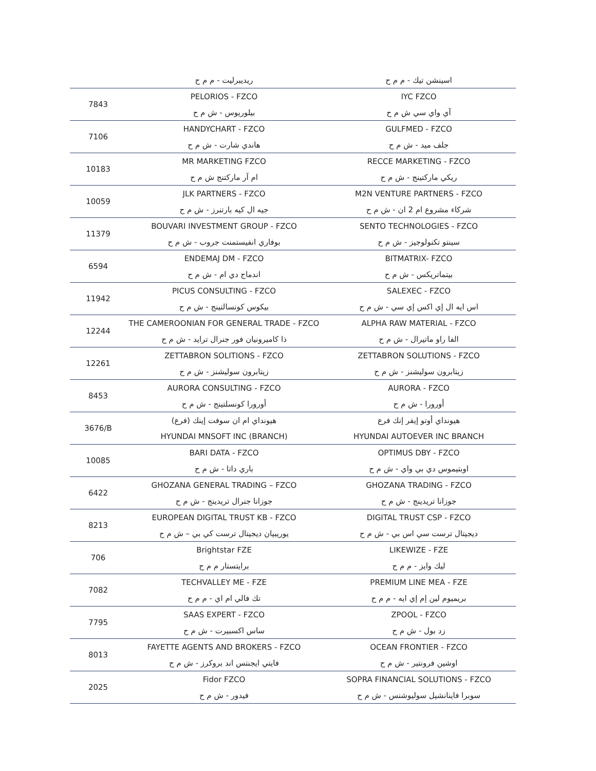| | ريديبرليت - م م ح | اسينشن تيك - م م ح |
| 7843 | PELORIOS - FZCO | IYC FZCO |
| | بيلوريوس - ش م ح | آي واي سي ش م ح |
| 7106 | HANDYCHART - FZCO | GULFMED - FZCO |
| | هاندي شارت - ش م ح | جلف ميد - ش م ح |
| 10183 | MR MARKETING FZCO | RECCE MARKETING - FZCO |
| | ام آر ماركتنج ش م ح | ريكي ماركتينج - ش م ح |
| 10059 | JLK PARTNERS - FZCO | M2N VENTURE PARTNERS - FZCO |
| | جيه ال كيه بارتنرز - ش م ح | شركاء مشروع ام 2 ان - ش م ح |
| 11379 | BOUVARI INVESTMENT GROUP - FZCO | SENTO TECHNOLOGIES - FZCO |
| | بوفاري انفيستمنت جروب - ش م ح | سينتو تكنولوجيز - ش م ح |
| 6594 | ENDEMAJ DM - FZCO | BITMATRIX- FZCO |
| | اندماج دي ام - ش م ح | بيتماتريكس - ش م ح |
| 11942 | PICUS CONSULTING - FZCO | SALEXEC - FZCO |
| | بيكوس كونسالتينج - ش م ح | اس ايه ال إي اكس إي سي - ش م ح |
| 12244 | THE CAMEROONIAN FOR GENERAL TRADE - FZCO | ALPHA RAW MATERIAL - FZCO |
| | ذا كاميرونيان فور جنرال ترايد - ش م ح | الفا راو ماتيرال - ش م ح |
| 12261 | ZETTABRON SOLITIONS - FZCO | ZETTABRON SOLUTIONS - FZCO |
| | زيتابرون سوليشنز - ش م ح | زيتابرون سوليشنز - ش م ح |
| 8453 | AURORA CONSULTING - FZCO | AURORA - FZCO |
| | أورورا كونسلتينج - ش م ح | أورورا - ش م ح |
| 3676/B | هيونداي ام ان سوفت إينك (فرع) | هيونداي أوتو إيفر إنك فرع |
| | HYUNDAI MNSOFT INC (BRANCH) | HYUNDAI AUTOEVER INC BRANCH |
| 10085 | BARI DATA - FZCO | OPTIMUS DBY - FZCO |
| | باري داتا - ش م ح | اوبتيموس دي بي واي - ش م ح |
| 6422 | GHOZANA GENERAL TRADING – FZCO | GHOZANA TRADING - FZCO |
| | جوزانا جنرال تريدينج - ش م ح | جوزانا تريدينج - ش م ح |
| 8213 | EUROPEAN DIGITAL TRUST KB - FZCO | DIGITAL TRUST CSP - FZCO |
| | يوريبيان ديجيتال ترست كي بي – ش م ح | ديجيتال ترست سي اس بي - ش م ح |
| 706 | Brightstar FZE | LIKEWIZE - FZE |
| | برايتستار م م ح | ليك وايز - م م ح |
| 7082 | TECHVALLEY ME - FZE | PREMIUM LINE MEA - FZE |
| | تك فالي ام اي - م م ح | بريميوم لين إم إي ايه - م م ح |
| 7795 | SAAS EXPERT - FZCO | ZPOOL - FZCO |
| | ساس اكسبيرت - ش م ح | زد بول - ش م ح |
| 8013 | FAYETTE AGENTS AND BROKERS - FZCO | OCEAN FRONTIER - FZCO |
| | فايتي ايجنتس اند بروكرز - ش م ح | اوشين فرونتير - ش م ح |
| 2025 | Fidor FZCO | SOPRA FINANCIAL SOLUTIONS - FZCO |
| | فيدور - ش م ح | سوبرا فاينانشيل سوليوشنس - ش م ح |